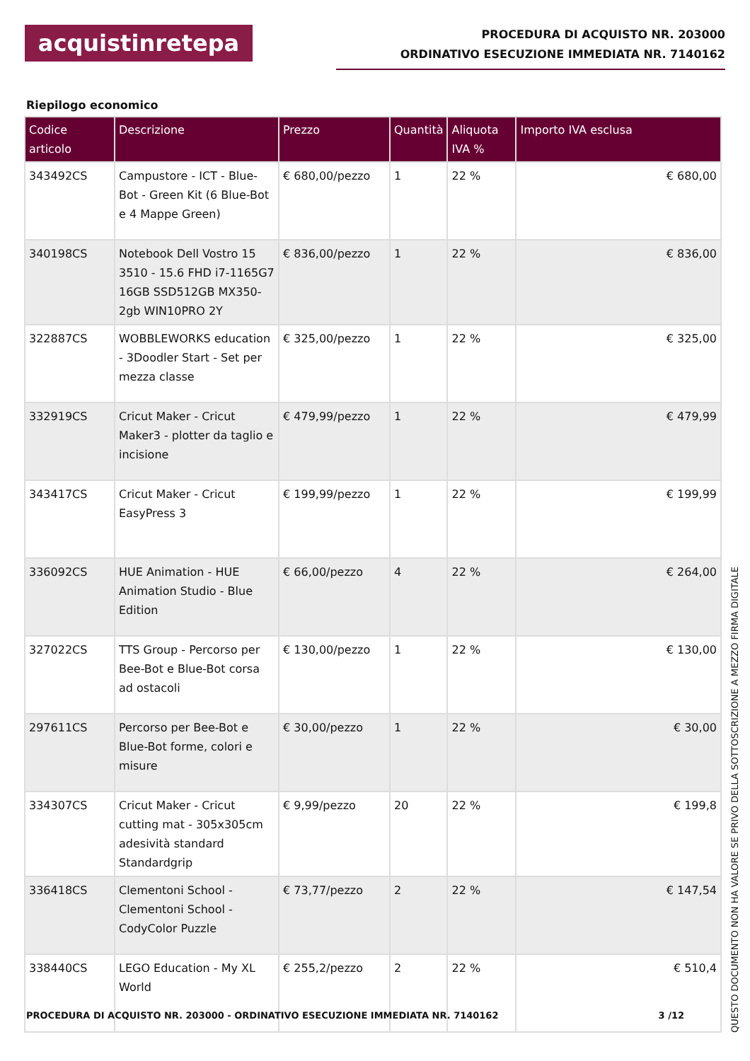acquistinretepa
PROCEDURA DI ACQUISTO NR. 203000
ORDINATIVO ESECUZIONE IMMEDIATA NR. 7140162
Riepilogo economico
| Codice articolo | Descrizione | Prezzo | Quantità | Aliquota IVA % | Importo IVA esclusa |
| --- | --- | --- | --- | --- | --- |
| 343492CS | Campustore - ICT - Blue-Bot - Green Kit (6 Blue-Bot e 4 Mappe Green) | € 680,00/pezzo | 1 | 22 % | € 680,00 |
| 340198CS | Notebook Dell Vostro 15 3510 - 15.6 FHD i7-1165G7 16GB SSD512GB MX350-2gb WIN10PRO 2Y | € 836,00/pezzo | 1 | 22 % | € 836,00 |
| 322887CS | WOBBLEWORKS education - 3Doodler Start - Set per mezza classe | € 325,00/pezzo | 1 | 22 % | € 325,00 |
| 332919CS | Cricut Maker - Cricut Maker3 - plotter da taglio e incisione | € 479,99/pezzo | 1 | 22 % | € 479,99 |
| 343417CS | Cricut Maker - Cricut EasyPress 3 | € 199,99/pezzo | 1 | 22 % | € 199,99 |
| 336092CS | HUE Animation - HUE Animation Studio - Blue Edition | € 66,00/pezzo | 4 | 22 % | € 264,00 |
| 327022CS | TTS Group - Percorso per Bee-Bot e Blue-Bot corsa ad ostacoli | € 130,00/pezzo | 1 | 22 % | € 130,00 |
| 297611CS | Percorso per Bee-Bot e Blue-Bot forme, colori e misure | € 30,00/pezzo | 1 | 22 % | € 30,00 |
| 334307CS | Cricut Maker - Cricut cutting mat - 305x305cm adesività standard Standardgrip | € 9,99/pezzo | 20 | 22 % | € 199,8 |
| 336418CS | Clementoni School - Clementoni School - CodyColor Puzzle | € 73,77/pezzo | 2 | 22 % | € 147,54 |
| 338440CS | LEGO Education - My XL World | € 255,2/pezzo | 2 | 22 % | € 510,4 |
PROCEDURA DI ACQUISTO NR. 203000 - ORDINATIVO ESECUZIONE IMMEDIATA NR. 7140162 3 /12
QUESTO DOCUMENTO NON HA VALORE SE PRIVO DELLA SOTTOSCRIZIONE A MEZZO FIRMA DIGITALE